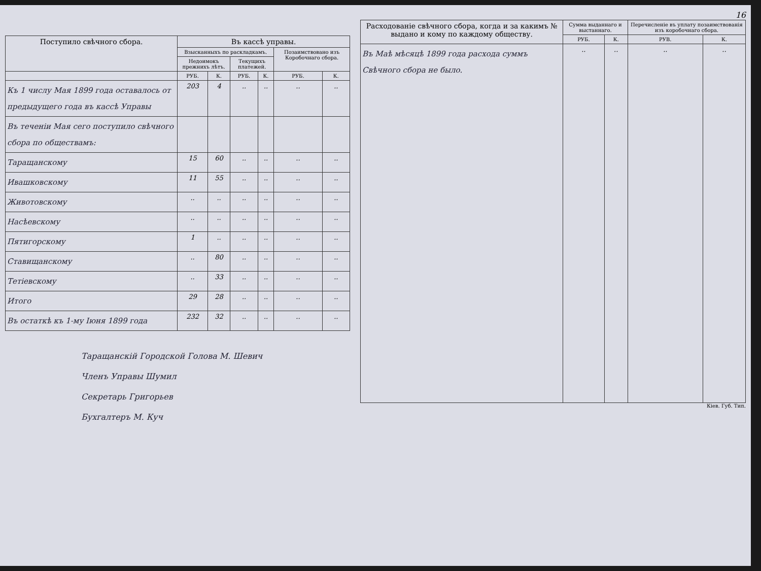| Поступило свѣчного сбора. | Въ кассѣ управы. | | | | | |
| --- | --- | --- | --- | --- | --- | --- |
| | Взысканныхъ по раскладкамъ. | | | | Позаимствовано изъ Коробочнаго сбора. | |
| | Недоимокъ прежнихъ лѣтъ. | | Текущихъ платежей. | | | |
| | РУБ. | К. | РУБ. | К. | РУБ. | К. |
| Къ 1 числу Мая 1899 года оставалось от предыдущего года въ кассѣ Управы | 203 | 4 | .. | .. | .. | .. |
| Въ теченіи Мая сего поступило свѣчного сбора по обществамъ: | | | | | | |
| Таращанскому | 15 | 60 | .. | .. | .. | .. |
| Ивашковскому | 11 | 55 | .. | .. | .. | .. |
| Животовскому | .. | .. | .. | .. | .. | .. |
| Насѣевскому | .. | .. | .. | .. | .. | .. |
| Пятигорскому | 1 | .. | .. | .. | .. | .. |
| Ставищанскому | .. | 80 | .. | .. | .. | .. |
| Тетіевскому | .. | 33 | .. | .. | .. | .. |
| Итого | 29 | 28 | .. | .. | .. | .. |
| Въ остаткѣ къ 1-му Іюня 1899 года | 232 | 32 | .. | .. | .. | .. |
Таращанскій Городской Голова М. Шевич
Членъ Управы Шумил
Секретарь Григорьев
Бухгалтеръ М. Куч
16
| Расходованіе свѣчного сбора, когда и за какимъ № выдано и кому по каждому обществу. | Сумма выданнаго и выстаннаго. | | Перечисленіе въ уплату позаимствованія изъ коробочнаго сбора. | |
| --- | --- | --- | --- | --- |
| | РУБ. | К. | РУВ. | К. |
| Въ Маѣ мѣсяцѣ 1899 года расхода суммъ Свѣчного сбора не было. | .. | .. | .. | .. |
Кіев. Губ. Тип.